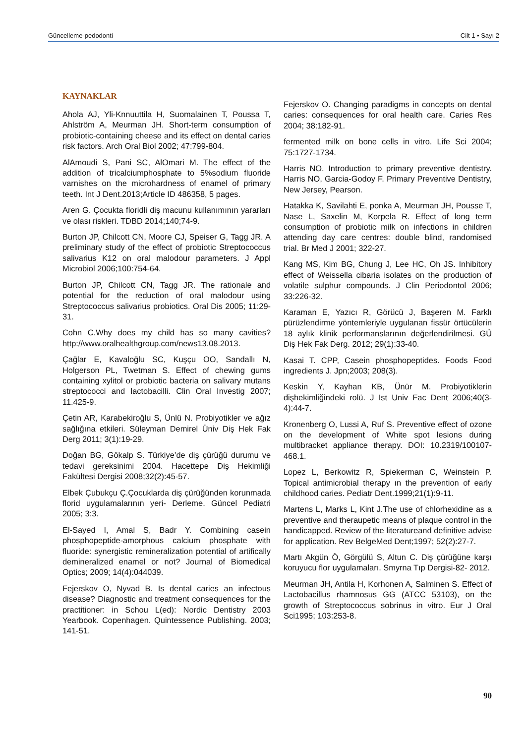Güncelleme-pedodonti Cilt 1 • Sayı 2
KAYNAKLAR
Ahola AJ, Yli-Knnuuttila H, Suomalainen T, Poussa T, Ahlström A, Meurman JH. Short-term consumption of probiotic-containing cheese and its effect on dental caries risk factors. Arch Oral Biol 2002; 47:799-804.
AlAmoudi S, Pani SC, AlOmari M. The effect of the addition of tricalciumphosphate to 5%sodium fluoride varnishes on the microhardness of enamel of primary teeth. Int J Dent.2013;Article ID 486358, 5 pages.
Aren G. Çocukta floridli diş macunu kullanımının yararları ve olası riskleri. TDBD 2014;140;74-9.
Burton JP, Chilcott CN, Moore CJ, Speiser G, Tagg JR. A preliminary study of the effect of probiotic Streptococcus salivarius K12 on oral malodour parameters. J Appl Microbiol 2006;100:754-64.
Burton JP, Chilcott CN, Tagg JR. The rationale and potential for the reduction of oral malodour using Streptococcus salivarius probiotics. Oral Dis 2005; 11:29-31.
Cohn C.Why does my child has so many cavities? http://www.oralhealthgroup.com/news13.08.2013.
Çağlar E, Kavaloğlu SC, Kuşçu OO, Sandallı N, Holgerson PL, Twetman S. Effect of chewing gums containing xylitol or probiotic bacteria on salivary mutans streptococci and lactobacilli. Clin Oral Investig 2007; 11.425-9.
Çetin AR, Karabekiroğlu S, Ünlü N. Probiyotikler ve ağız sağlığına etkileri. Süleyman Demirel Üniv Diş Hek Fak Derg 2011; 3(1):19-29.
Doğan BG, Gökalp S. Türkiye’de diş çürüğü durumu ve tedavi gereksinimi 2004. Hacettepe Diş Hekimliği Fakültesi Dergisi 2008;32(2):45-57.
Elbek Çubukçu Ç.Çocuklarda diş çürüğünden korunmada florid uygulamalarının yeri- Derleme. Güncel Pediatri 2005; 3:3.
El-Sayed I, Amal S, Badr Y. Combining casein phosphopeptide-amorphous calcium phosphate with fluoride: synergistic remineralization potential of artifically demineralized enamel or not? Journal of Biomedical Optics; 2009; 14(4):044039.
Fejerskov O, Nyvad B. Is dental caries an infectous disease? Diagnostic and treatment consequences for the practitioner: in Schou L(ed): Nordic Dentistry 2003 Yearbook. Copenhagen. Quintessence Publishing. 2003; 141-51.
Fejerskov O. Changing paradigms in concepts on dental caries: consequences for oral health care. Caries Res 2004; 38:182-91.
fermented milk on bone cells in vitro. Life Sci 2004; 75:1727-1734.
Harris NO. Introduction to primary preventive dentistry. Harris NO, Garcia-Godoy F. Primary Preventive Dentistry, New Jersey, Pearson.
Hatakka K, Savilahti E, ponka A, Meurman JH, Pousse T, Nase L, Saxelin M, Korpela R. Effect of long term consumption of probiotic milk on infections in children attending day care centres: double blind, randomised trial. Br Med J 2001; 322-27.
Kang MS, Kim BG, Chung J, Lee HC, Oh JS. Inhibitory effect of Weissella cibaria isolates on the production of volatile sulphur compounds. J Clin Periodontol 2006; 33:226-32.
Karaman E, Yazıcı R, Görücü J, Başeren M. Farklı pürüzlendirme yöntemleriyle uygulanan fissür örtücülerin 18 aylık klinik performanslarının değerlendirilmesi. GÜ Diş Hek Fak Derg. 2012; 29(1):33-40.
Kasai T. CPP, Casein phosphopeptides. Foods Food ingredients J. Jpn;2003; 208(3).
Keskin Y, Kayhan KB, Ünür M. Probiyotiklerin dişhekimliğindeki rolü. J Ist Univ Fac Dent 2006;40(3-4):44-7.
Kronenberg O, Lussi A, Ruf S. Preventive effect of ozone on the development of White spot lesions during multibracket appliance therapy. DOI: 10.2319/100107-468.1.
Lopez L, Berkowitz R, Spiekerman C, Weinstein P. Topical antimicrobial therapy ın the prevention of early childhood caries. Pediatr Dent.1999;21(1):9-11.
Martens L, Marks L, Kint J.The use of chlorhexidine as a preventive and theraupetic means of plaque control in the handicapped. Review of the literatureand definitive advise for application. Rev BelgeMed Dent;1997; 52(2):27-7.
Martı Akgün Ö, Görgülü S, Altun C. Diş çürüğüne karşı koruyucu flor uygulamaları. Smyrna Tıp Dergisi-82- 2012.
Meurman JH, Antila H, Korhonen A, Salminen S. Effect of Lactobacillus rhamnosus GG (ATCC 53103), on the growth of Streptococcus sobrinus in vitro. Eur J Oral Sci1995; 103:253-8.
90